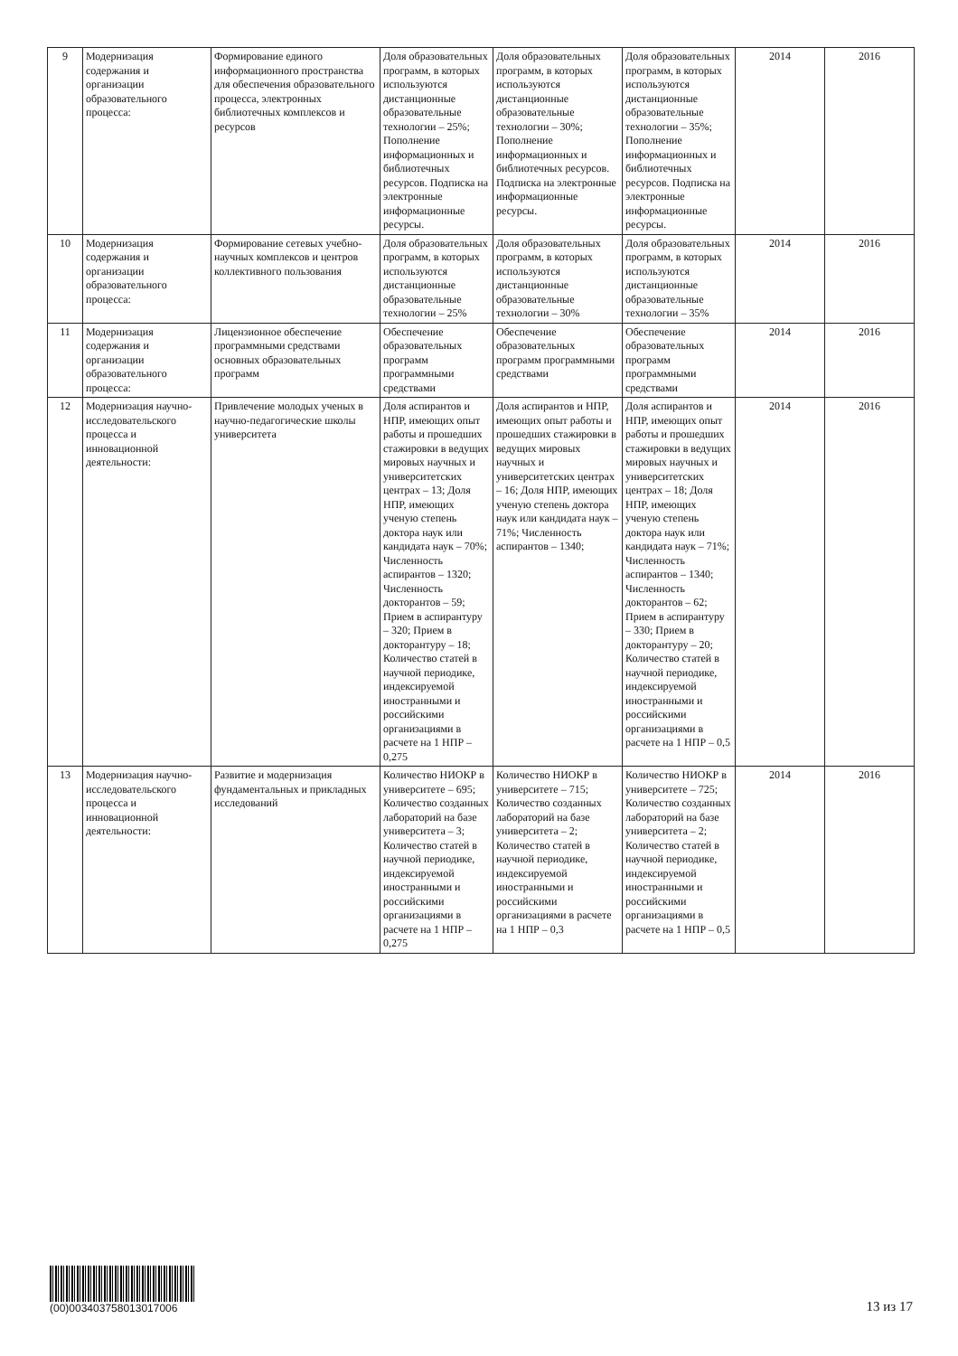| 9 | Модернизация содержания и организации образовательного процесса: | Формирование единого информационного пространства для обеспечения образовательного процесса, электронных библиотечных комплексов и ресурсов | Доля образовательных программ, в которых используются дистанционные образовательные технологии – 25%; Пополнение информационных и библиотечных ресурсов. Подписка на электронные информационные ресурсы. | Доля образовательных программ, в которых используются дистанционные образовательные технологии – 30%; Пополнение информационных и библиотечных ресурсов. Подписка на электронные информационные ресурсы. | Доля образовательных программ, в которых используются дистанционные образовательные технологии – 35%; Пополнение информационных и библиотечных ресурсов. Подписка на электронные информационные ресурсы. | 2014 | 2016 |
| 10 | Модернизация содержания и организации образовательного процесса: | Формирование сетевых учебно-научных комплексов и центров коллективного пользования | Доля образовательных программ, в которых используются дистанционные образовательные технологии – 25% | Доля образовательных программ, в которых используются дистанционные образовательные технологии – 30% | Доля образовательных программ, в которых используются дистанционные образовательные технологии – 35% | 2014 | 2016 |
| 11 | Модернизация содержания и организации образовательного процесса: | Лицензионное обеспечение программными средствами основных образовательных программ | Обеспечение образовательных программ программными средствами | Обеспечение образовательных программ программными средствами | Обеспечение образовательных программ программными средствами | 2014 | 2016 |
| 12 | Модернизация научно-исследовательского процесса и инновационной деятельности: | Привлечение молодых ученых в научно-педагогические школы университета | Доля аспирантов и НПР, имеющих опыт работы и прошедших стажировки в ведущих мировых научных и университетских центрах – 13; Доля НПР, имеющих ученую степень доктора наук или кандидата наук – 70%; Численность аспирантов – 1320; Численность докторантов – 59; Прием в аспирантуру – 320; Прием в докторантуру – 18; Количество статей в научной периодике, индексируемой иностранными и российскими организациями в расчете на 1 НПР – 0,275 | Доля аспирантов и НПР, имеющих опыт работы и прошедших стажировки в ведущих мировых научных и университетских центрах – 16; Доля НПР, имеющих ученую степень доктора наук или кандидата наук – 71%; Численность аспирантов – 1340; | Доля аспирантов и НПР, имеющих опыт работы и прошедших стажировки в ведущих мировых научных и университетских центрах – 18; Доля НПР, имеющих ученую степень доктора наук или кандидата наук – 71%; Численность аспирантов – 1340; Численность докторантов – 62; Прием в аспирантуру – 330; Прием в докторантуру – 20; Количество статей в научной периодике, индексируемой иностранными и российскими организациями в расчете на 1 НПР – 0,5 | 2014 | 2016 |
| 13 | Модернизация научно-исследовательского процесса и инновационной деятельности: | Развитие и модернизация фундаментальных и прикладных исследований | Количество НИОКР в университете – 695; Количество созданных лабораторий на базе университета – 3; Количество статей в научной периодике, индексируемой иностранными и российскими организациями в расчете на 1 НПР – 0,275 | Количество НИОКР в университете – 715; Количество созданных лабораторий на базе университета – 2; Количество статей в научной периодике, индексируемой иностранными и российскими организациями в расчете на 1 НПР – 0,3 | Количество НИОКР в университете – 725; Количество созданных лабораторий на базе университета – 2; Количество статей в научной периодике, индексируемой иностранными и российскими организациями в расчете на 1 НПР – 0,5 | 2014 | 2016 |
(00)003403758013017006
13 из 17